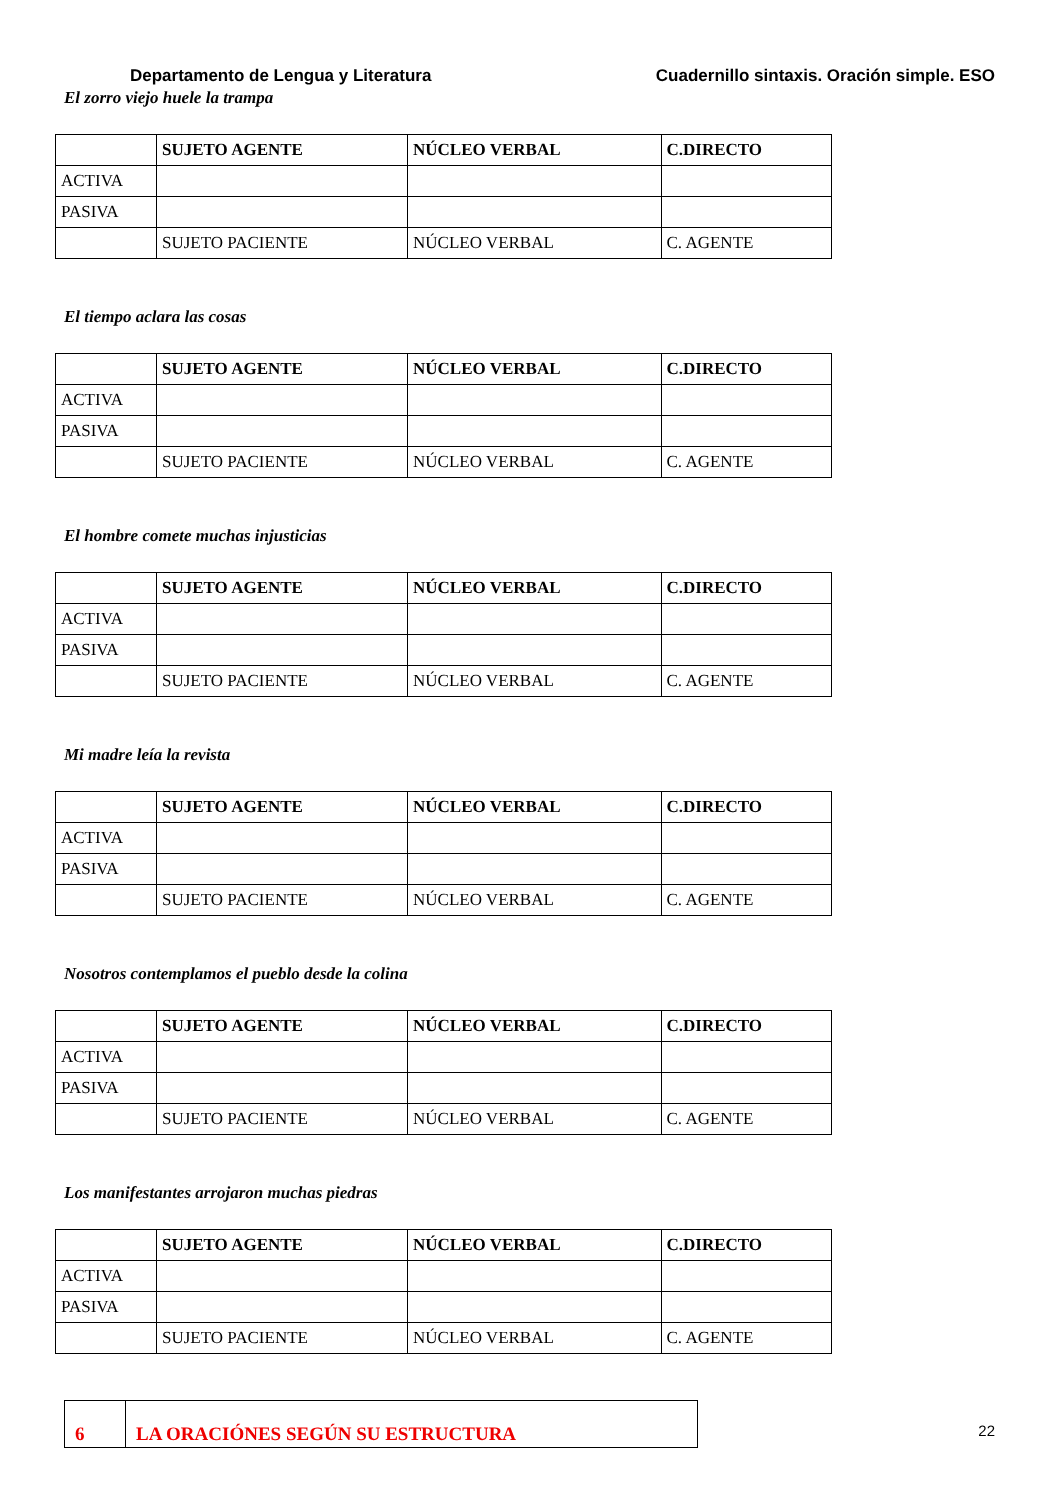Departamento de Lengua y Literatura Cuadernillo sintaxis. Oración simple. ESO
El zorro viejo huele la trampa
| | SUJETO AGENTE | NÚCLEO VERBAL | C.DIRECTO |
| --- | --- | --- | --- |
| ACTIVA | | | |
| PASIVA | | | |
| | SUJETO PACIENTE | NÚCLEO VERBAL | C. AGENTE |
El tiempo aclara las cosas
| | SUJETO AGENTE | NÚCLEO VERBAL | C.DIRECTO |
| --- | --- | --- | --- |
| ACTIVA | | | |
| PASIVA | | | |
| | SUJETO PACIENTE | NÚCLEO VERBAL | C. AGENTE |
El hombre comete muchas injusticias
| | SUJETO AGENTE | NÚCLEO VERBAL | C.DIRECTO |
| --- | --- | --- | --- |
| ACTIVA | | | |
| PASIVA | | | |
| | SUJETO PACIENTE | NÚCLEO VERBAL | C. AGENTE |
Mi madre leía la revista
| | SUJETO AGENTE | NÚCLEO VERBAL | C.DIRECTO |
| --- | --- | --- | --- |
| ACTIVA | | | |
| PASIVA | | | |
| | SUJETO PACIENTE | NÚCLEO VERBAL | C. AGENTE |
Nosotros contemplamos el pueblo desde la colina
| | SUJETO AGENTE | NÚCLEO VERBAL | C.DIRECTO |
| --- | --- | --- | --- |
| ACTIVA | | | |
| PASIVA | | | |
| | SUJETO PACIENTE | NÚCLEO VERBAL | C. AGENTE |
Los manifestantes arrojaron muchas piedras
| | SUJETO AGENTE | NÚCLEO VERBAL | C.DIRECTO |
| --- | --- | --- | --- |
| ACTIVA | | | |
| PASIVA | | | |
| | SUJETO PACIENTE | NÚCLEO VERBAL | C. AGENTE |
6 LA ORACIÓNES SEGÚN SU ESTRUCTURA
22